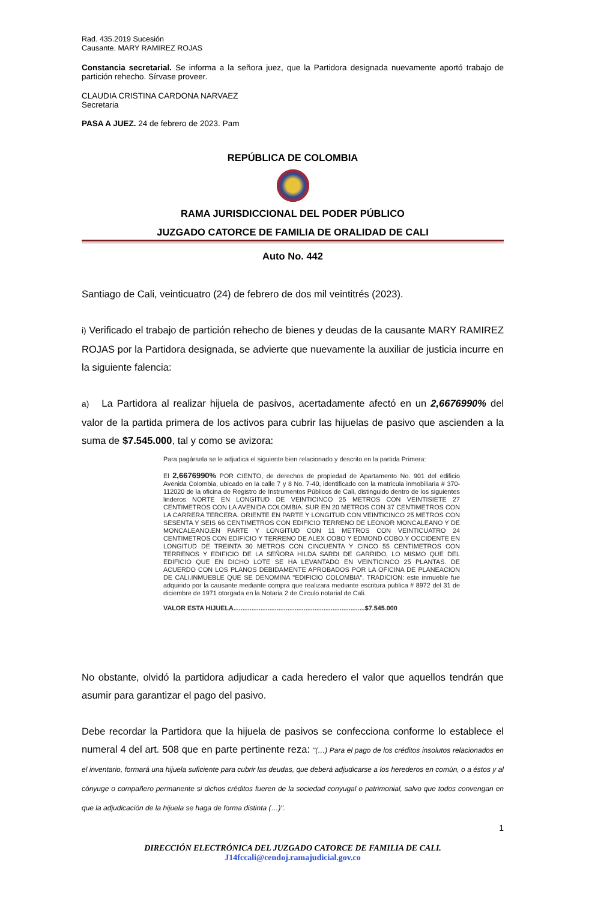Rad. 435.2019 Sucesión
Causante. MARY RAMIREZ ROJAS
Constancia secretarial. Se informa a la señora juez, que la Partidora designada nuevamente aportó trabajo de partición rehecho. Sírvase proveer.
CLAUDIA CRISTINA CARDONA NARVAEZ
Secretaria
PASA A JUEZ. 24 de febrero de 2023. Pam
REPÚBLICA DE COLOMBIA
RAMA JURISDICCIONAL DEL PODER PÚBLICO
JUZGADO CATORCE DE FAMILIA DE ORALIDAD DE CALI
Auto No. 442
Santiago de Cali, veinticuatro (24) de febrero de dos mil veintitrés (2023).
i) Verificado el trabajo de partición rehecho de bienes y deudas de la causante MARY RAMIREZ ROJAS por la Partidora designada, se advierte que nuevamente la auxiliar de justicia incurre en la siguiente falencia:
a) La Partidora al realizar hijuela de pasivos, acertadamente afectó en un 2,6676990% del valor de la partida primera de los activos para cubrir las hijuelas de pasivo que ascienden a la suma de $7.545.000, tal y como se avizora:
Para pagársela se le adjudica el siguiente bien relacionado y descrito en la partida Primera:
El 2,6676990% POR CIENTO, de derechos de propiedad de Apartamento No. 901 del edificio Avenida Colombia, ubicado en la calle 7 y 8 No. 7-40, identificado con la matricula inmobiliaria # 370-112020 de la oficina de Registro de Instrumentos Públicos de Cali, distinguido dentro de los siguientes linderos NORTE EN LONGITUD DE VEINTICINCO 25 METROS CON VEINTISIETE 27 CENTIMETROS CON LA AVENIDA COLOMBIA. SUR EN 20 METROS CON 37 CENTIMETROS CON LA CARRERA TERCERA. ORIENTE EN PARTE Y LONGITUD CON VEINTICINCO 25 METROS CON SESENTA Y SEIS 66 CENTIMETROS CON EDIFICIO TERRENO DE LEONOR MONCALEANO Y DE MONCALEANO.EN PARTE Y LONGITUD CON 11 METROS CON VEINTICUATRO 24 CENTIMETROS CON EDIFICIO Y TERRENO DE ALEX COBO Y EDMOND COBO.Y OCCIDENTE EN LONGITUD DE TREINTA 30 METROS CON CINCUENTA Y CINCO 55 CENTIMETROS CON TERRENOS Y EDIFICIO DE LA SEÑORA HILDA SARDI DE GARRIDO, LO MISMO QUE DEL EDIFICIO QUE EN DICHO LOTE SE HA LEVANTADO EN VEINTICINCO 25 PLANTAS. DE ACUERDO CON LOS PLANOS DEBIDAMENTE APROBADOS POR LA OFICINA DE PLANEACION DE CALI.INMUEBLE QUE SE DENOMINA "EDIFICIO COLOMBIA". TRADICION: este inmueble fue adquirido por la causante mediante compra que realizara mediante escritura publica # 8972 del 31 de diciembre de 1971 otorgada en la Notaria 2 de Circulo notarial de Cali.
VALOR ESTA HIJUELA.........................................................................$7.545.000
No obstante, olvidó la partidora adjudicar a cada heredero el valor que aquellos tendrán que asumir para garantizar el pago del pasivo.
Debe recordar la Partidora que la hijuela de pasivos se confecciona conforme lo establece el numeral 4 del art. 508 que en parte pertinente reza: "(…) Para el pago de los créditos insolutos relacionados en el inventario, formará una hijuela suficiente para cubrir las deudas, que deberá adjudicarse a los herederos en común, o a éstos y al cónyuge o compañero permanente si dichos créditos fueren de la sociedad conyugal o patrimonial, salvo que todos convengan en que la adjudicación de la hijuela se haga de forma distinta (…)".
1
DIRECCIÓN ELECTRÓNICA DEL JUZGADO CATORCE DE FAMILIA DE CALI.
J14fccali@cendoj.ramajudicial.gov.co